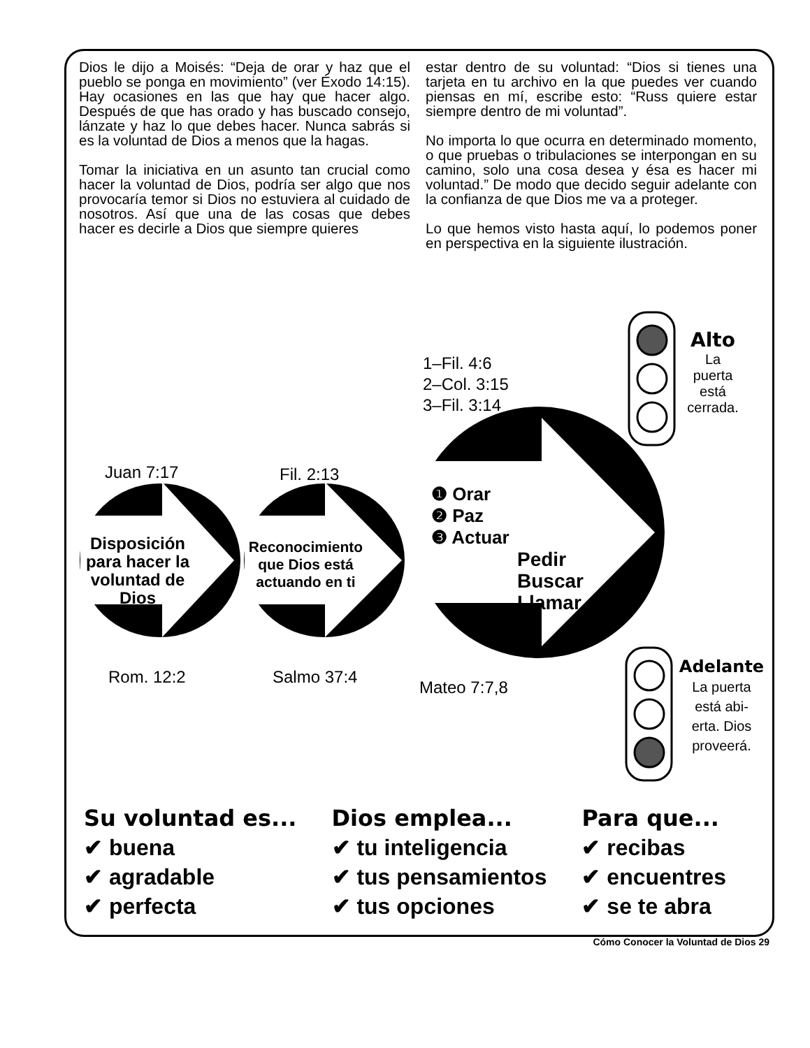Dios le dijo a Moisés: “Deja de orar y haz que el pueblo se ponga en movimiento” (ver Éxodo 14:15). Hay ocasiones en las que hay que hacer algo. Después de que has orado y has buscado consejo, lánzate y haz lo que debes hacer. Nunca sabrás si es la voluntad de Dios a menos que la hagas.
Tomar la iniciativa en un asunto tan crucial como hacer la voluntad de Dios, podría ser algo que nos provocaría temor si Dios no estuviera al cuidado de nosotros. Así que una de las cosas que debes hacer es decirle a Dios que siempre quieres
estar dentro de su voluntad: “Dios si tienes una tarjeta en tu archivo en la que puedes ver cuando piensas en mí, escribe esto: “Russ quiere estar siempre dentro de mi voluntad”.
No importa lo que ocurra en determinado momento, o que pruebas o tribulaciones se interpongan en su camino, solo una cosa desea y ésa es hacer mi voluntad.” De modo que decido seguir adelante con la confianza de que Dios me va a proteger.
Lo que hemos visto hasta aquí, lo podemos poner en perspectiva en la siguiente ilustración.
1–Fil. 4:6
2–Col. 3:15
3–Fil. 3:14
Alto
La
puerta
está
cerrada.
Juan 7:17 Fil. 2:13
Disposición para hacer la voluntad de Dios
Reconocimiento que Dios está actuando en ti
❶ Orar
❷ Paz
❸ Actuar
Pedir
Buscar
Llamar
Rom. 12:2 Salmo 37:4
Mateo 7:7,8
Adelante
La puerta
está abi-
erta. Dios
proveerá.
Su voluntad es...
✔ buena
✔ agradable
✔ perfecta
Dios emplea...
✔ tu inteligencia
✔ tus pensamientos
✔ tus opciones
Para que...
✔ recibas
✔ encuentres
✔ se te abra
Cómo Conocer la Voluntad de Dios 29